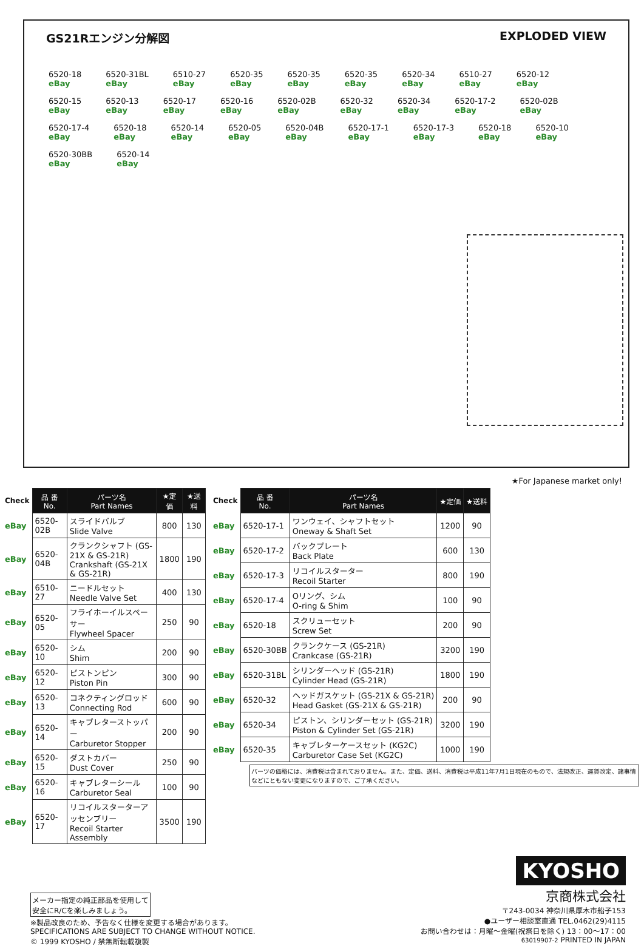GS21Rエンジン分解図 EXPLODED VIEW
6520-18
eBay 6520-31BL
eBay 6510-27
eBay 6520-35
eBay 6520-35
eBay 6520-35
eBay 6520-34
eBay 6510-27
eBay 6520-12
eBay 6520-15
eBay 6520-13
eBay 6520-17
eBay 6520-16
eBay 6520-02B
eBay 6520-32
eBay 6520-34
eBay 6520-17-2
eBay 6520-02B
eBay 6520-17-4
eBay 6520-18
eBay 6520-14
eBay 6520-05
eBay 6520-04B
eBay 6520-17-1
eBay 6520-17-3
eBay 6520-18
eBay 6520-10
eBay 6520-30BB
eBay 6520-14
eBay
★For Japanese market only!
| Check | 品 番 No. | パーツ名 Part Names | ★定価 | ★送料 |
| --- | --- | --- | --- | --- |
| eBay | 6520-02B | スライドバルブ Slide Valve | 800 | 130 |
| eBay | 6520-04B | クランクシャフト (GS-21X & GS-21R) Crankshaft (GS-21X & GS-21R) | 1800 | 190 |
| eBay | 6510-27 | ニードルセット Needle Valve Set | 400 | 130 |
| eBay | 6520-05 | フライホーイルスペーサー Flywheel Spacer | 250 | 90 |
| eBay | 6520-10 | シム Shim | 200 | 90 |
| eBay | 6520-12 | ピストンピン Piston Pin | 300 | 90 |
| eBay | 6520-13 | コネクティングロッド Connecting Rod | 600 | 90 |
| eBay | 6520-14 | キャブレターストッパー Carburetor Stopper | 200 | 90 |
| eBay | 6520-15 | ダストカバー Dust Cover | 250 | 90 |
| eBay | 6520-16 | キャブレターシール Carburetor Seal | 100 | 90 |
| eBay | 6520-17 | リコイルスターターアッセンブリー Recoil Starter Assembly | 3500 | 190 |
| Check | 品 番 No. | パーツ名 Part Names | ★定価 | ★送料 |
| --- | --- | --- | --- | --- |
| eBay | 6520-17-1 | ワンウェイ、シャフトセット Oneway & Shaft Set | 1200 | 90 |
| eBay | 6520-17-2 | バックプレート Back Plate | 600 | 130 |
| eBay | 6520-17-3 | リコイルスターター Recoil Starter | 800 | 190 |
| eBay | 6520-17-4 | Oリング、シム O-ring & Shim | 100 | 90 |
| eBay | 6520-18 | スクリューセット Screw Set | 200 | 90 |
| eBay | 6520-30BB | クランクケース (GS-21R) Crankcase (GS-21R) | 3200 | 190 |
| eBay | 6520-31BL | シリンダーヘッド (GS-21R) Cylinder Head (GS-21R) | 1800 | 190 |
| eBay | 6520-32 | ヘッドガスケット (GS-21X & GS-21R) Head Gasket (GS-21X & GS-21R) | 200 | 90 |
| eBay | 6520-34 | ピストン、シリンダーセット (GS-21R) Piston & Cylinder Set (GS-21R) | 3200 | 190 |
| eBay | 6520-35 | キャブレターケースセット (KG2C) Carburetor Case Set (KG2C) | 1000 | 190 |
パーツの価格には、消費税は含まれておりません。また、定価、送料、消費税は平成11年7月1日現在のもので、法規改正、運賃改定、諸事情などにともない変更になりますので、ご了承ください。
メーカー指定の純正部品を使用して
安全にR/Cを楽しみましょう。
※製品改良のため、予告なく仕様を変更する場合があります。
SPECIFICATIONS ARE SUBJECT TO CHANGE WITHOUT NOTICE.
© 1999 KYOSHO / 禁無断転載複製
KYOSHO
京商株式会社
〒243-0034 神奈川県厚木市船子153
●ユーザー相談室直通 TEL.0462(29)4115
お問い合わせは：月曜～金曜(祝祭日を除く) 13：00～17：00
63019907-2 PRINTED IN JAPAN